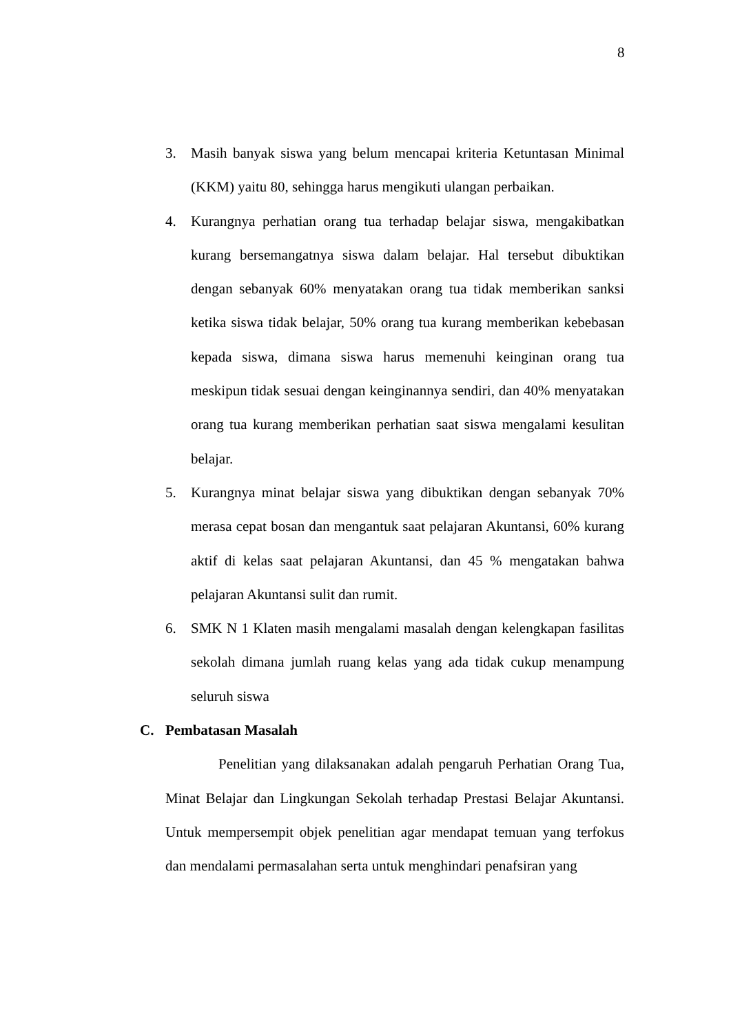8
3. Masih banyak siswa yang belum mencapai kriteria Ketuntasan Minimal (KKM) yaitu 80, sehingga harus mengikuti ulangan perbaikan.
4. Kurangnya perhatian orang tua terhadap belajar siswa, mengakibatkan kurang bersemangatnya siswa dalam belajar. Hal tersebut dibuktikan dengan sebanyak 60% menyatakan orang tua tidak memberikan sanksi ketika siswa tidak belajar, 50% orang tua kurang memberikan kebebasan kepada siswa, dimana siswa harus memenuhi keinginan orang tua meskipun tidak sesuai dengan keinginannya sendiri, dan 40% menyatakan orang tua kurang memberikan perhatian saat siswa mengalami kesulitan belajar.
5. Kurangnya minat belajar siswa yang dibuktikan dengan sebanyak 70% merasa cepat bosan dan mengantuk saat pelajaran Akuntansi, 60% kurang aktif di kelas saat pelajaran Akuntansi, dan 45 % mengatakan bahwa pelajaran Akuntansi sulit dan rumit.
6. SMK N 1 Klaten masih mengalami masalah dengan kelengkapan fasilitas sekolah dimana jumlah ruang kelas yang ada tidak cukup menampung seluruh siswa
C. Pembatasan Masalah
Penelitian yang dilaksanakan adalah pengaruh Perhatian Orang Tua, Minat Belajar dan Lingkungan Sekolah terhadap Prestasi Belajar Akuntansi. Untuk mempersempit objek penelitian agar mendapat temuan yang terfokus dan mendalami permasalahan serta untuk menghindari penafsiran yang